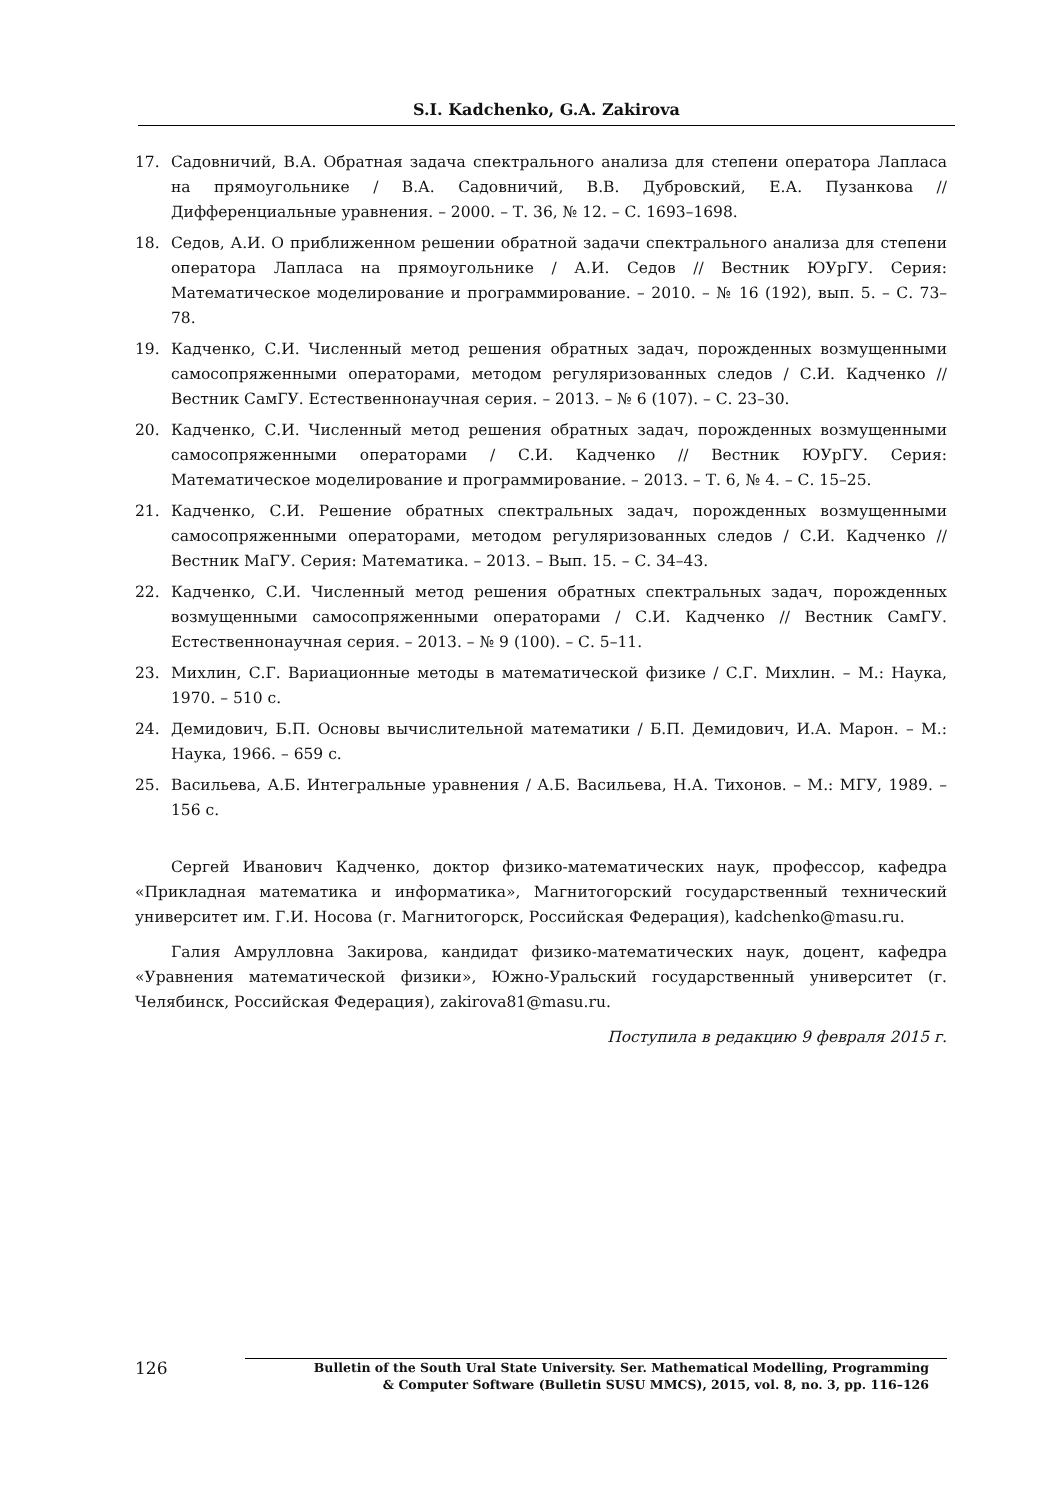S.I. Kadchenko, G.A. Zakirova
17. Садовничий, В.А. Обратная задача спектрального анализа для степени оператора Лапласа на прямоугольнике / В.А. Садовничий, В.В. Дубровский, Е.А. Пузанкова // Дифференциальные уравнения. – 2000. – Т. 36, № 12. – С. 1693–1698.
18. Седов, А.И. О приближенном решении обратной задачи спектрального анализа для степени оператора Лапласа на прямоугольнике / А.И. Седов // Вестник ЮУрГУ. Серия: Математическое моделирование и программирование. – 2010. – № 16 (192), вып. 5. – С. 73–78.
19. Кадченко, С.И. Численный метод решения обратных задач, порожденных возмущенными самосопряженными операторами, методом регуляризованных следов / С.И. Кадченко // Вестник СамГУ. Естественнонаучная серия. – 2013. – № 6 (107). – С. 23–30.
20. Кадченко, С.И. Численный метод решения обратных задач, порожденных возмущенными самосопряженными операторами / С.И. Кадченко // Вестник ЮУрГУ. Серия: Математическое моделирование и программирование. – 2013. – Т. 6, № 4. – С. 15–25.
21. Кадченко, С.И. Решение обратных спектральных задач, порожденных возмущенными самосопряженными операторами, методом регуляризованных следов / С.И. Кадченко // Вестник МаГУ. Серия: Математика. – 2013. – Вып. 15. – С. 34–43.
22. Кадченко, С.И. Численный метод решения обратных спектральных задач, порожденных возмущенными самосопряженными операторами / С.И. Кадченко // Вестник СамГУ. Естественнонаучная серия. – 2013. – № 9 (100). – С. 5–11.
23. Михлин, С.Г. Вариационные методы в математической физике / С.Г. Михлин. – М.: Наука, 1970. – 510 с.
24. Демидович, Б.П. Основы вычислительной математики / Б.П. Демидович, И.А. Марон. – М.: Наука, 1966. – 659 с.
25. Васильева, А.Б. Интегральные уравнения / А.Б. Васильева, Н.А. Тихонов. – М.: МГУ, 1989. – 156 с.
Сергей Иванович Кадченко, доктор физико-математических наук, профессор, кафедра «Прикладная математика и информатика», Магнитогорский государственный технический университет им. Г.И. Носова (г. Магнитогорск, Российская Федерация), kadchenko@masu.ru.
Галия Амрулловна Закирова, кандидат физико-математических наук, доцент, кафедра «Уравнения математической физики», Южно-Уральский государственный университет (г. Челябинск, Российская Федерация), zakirova81@masu.ru.
Поступила в редакцию 9 февраля 2015 г.
126
Bulletin of the South Ural State University. Ser. Mathematical Modelling, Programming
& Computer Software (Bulletin SUSU MMCS), 2015, vol. 8, no. 3, pp. 116–126